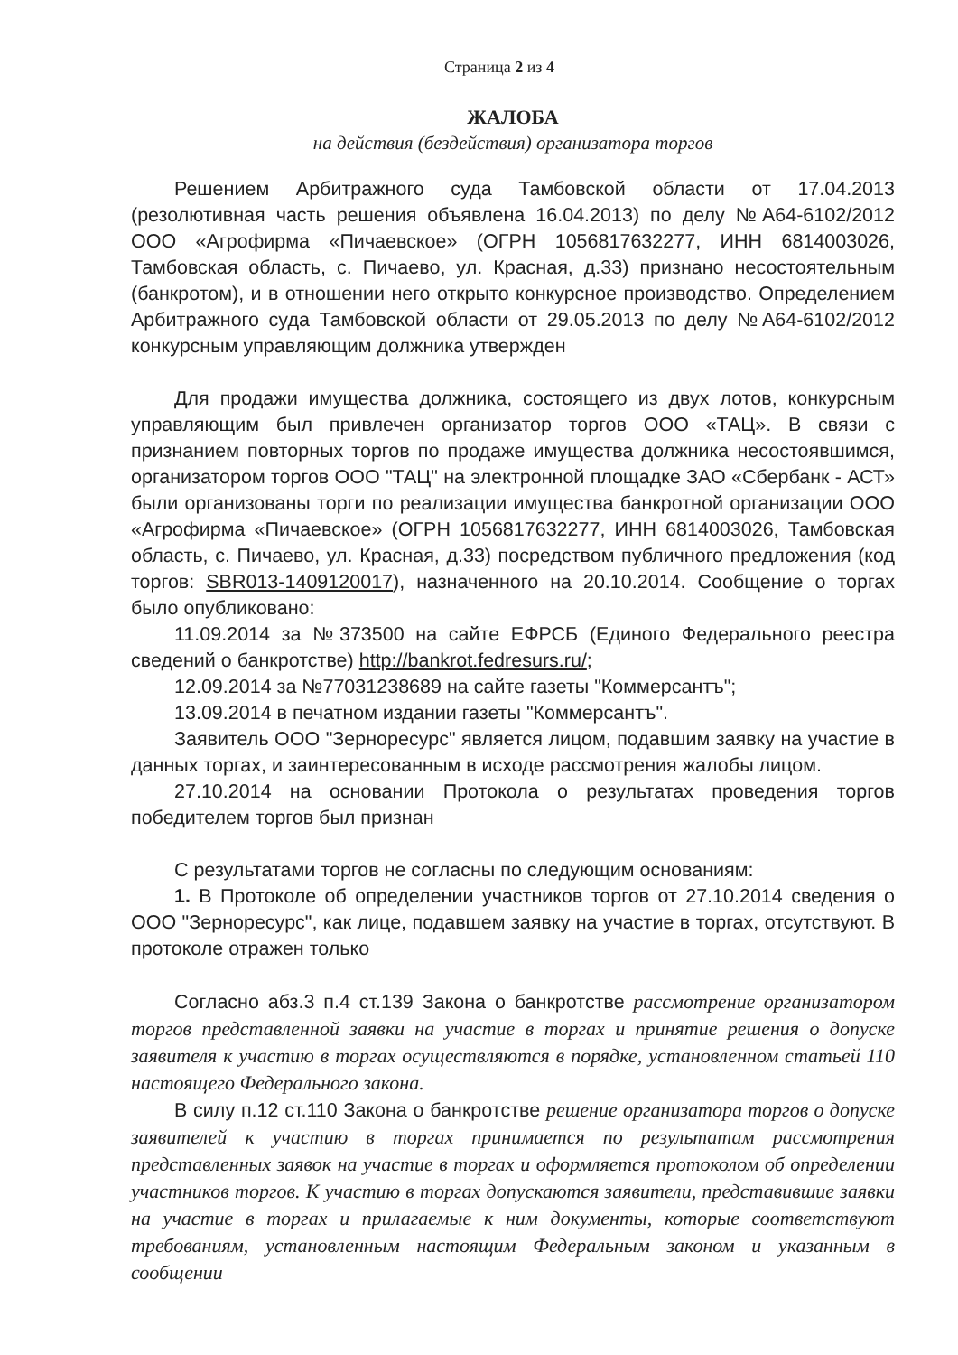Страница 2 из 4
ЖАЛОБА
на действия (бездействия) организатора торгов
Решением Арбитражного суда Тамбовской области от 17.04.2013 (резолютивная часть решения объявлена 16.04.2013) по делу №А64-6102/2012 ООО «Агрофирма «Пичаевское» (ОГРН 1056817632277, ИНН 6814003026, Тамбовская область, с. Пичаево, ул. Красная, д.33) признано несостоятельным (банкротом), и в отношении него открыто конкурсное производство. Определением Арбитражного суда Тамбовской области от 29.05.2013 по делу №А64-6102/2012 конкурсным управляющим должника утвержден
Для продажи имущества должника, состоящего из двух лотов, конкурсным управляющим был привлечен организатор торгов ООО «ТАЦ». В связи с признанием повторных торгов по продаже имущества должника несостоявшимся, организатором торгов ООО "ТАЦ" на электронной площадке ЗАО «Сбербанк - АСТ» были организованы торги по реализации имущества банкротной организации ООО «Агрофирма «Пичаевское» (ОГРН 1056817632277, ИНН 6814003026, Тамбовская область, с. Пичаево, ул. Красная, д.33) посредством публичного предложения (код торгов: SBR013-1409120017), назначенного на 20.10.2014. Сообщение о торгах было опубликовано:
11.09.2014 за №373500 на сайте ЕФРСБ (Единого Федерального реестра сведений о банкротстве) http://bankrot.fedresurs.ru/;
12.09.2014 за №77031238689 на сайте газеты "Коммерсантъ";
13.09.2014 в печатном издании газеты "Коммерсантъ".
Заявитель ООО "Зерноресурс" является лицом, подавшим заявку на участие в данных торгах, и заинтересованным в исходе рассмотрения жалобы лицом.
27.10.2014 на основании Протокола о результатах проведения торгов победителем торгов был признан
С результатами торгов не согласны по следующим основаниям:
1. В Протоколе об определении участников торгов от 27.10.2014 сведения о ООО "Зерноресурс", как лице, подавшем заявку на участие в торгах, отсутствуют. В протоколе отражен только
Согласно абз.3 п.4 ст.139 Закона о банкротстве рассмотрение организатором торгов представленной заявки на участие в торгах и принятие решения о допуске заявителя к участию в торгах осуществляются в порядке, установленном статьей 110 настоящего Федерального закона.
В силу п.12 ст.110 Закона о банкротстве решение организатора торгов о допуске заявителей к участию в торгах принимается по результатам рассмотрения представленных заявок на участие в торгах и оформляется протоколом об определении участников торгов. К участию в торгах допускаются заявители, представившие заявки на участие в торгах и прилагаемые к ним документы, которые соответствуют требованиям, установленным настоящим Федеральным законом и указанным в сообщении